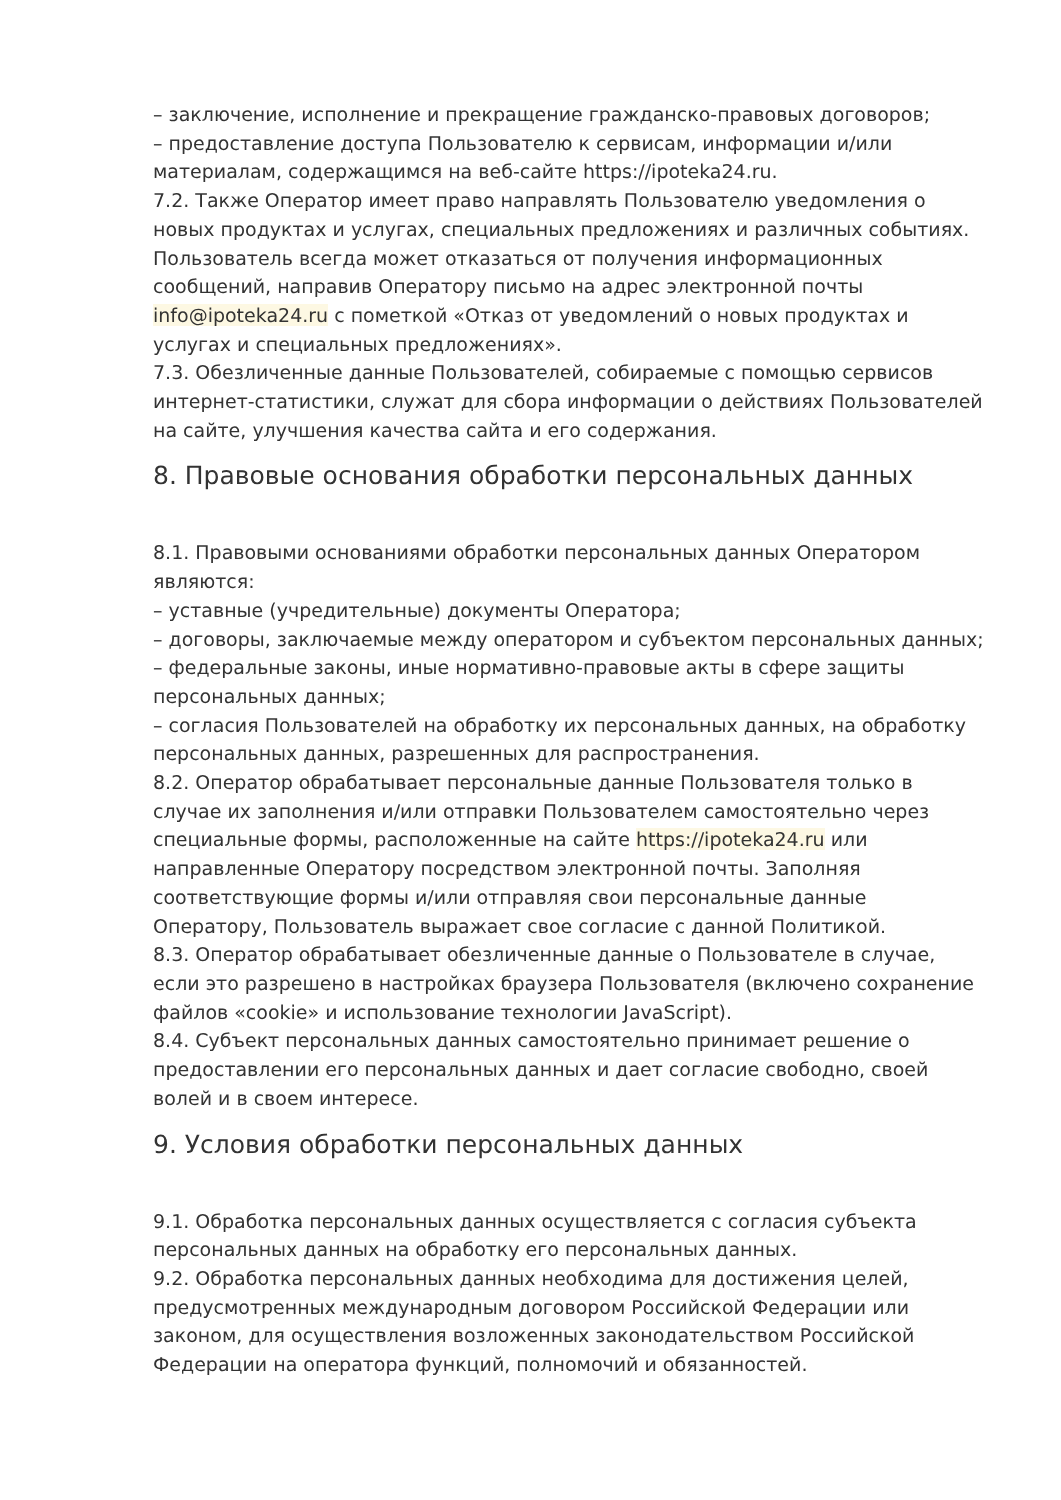– заключение, исполнение и прекращение гражданско-правовых договоров;
– предоставление доступа Пользователю к сервисам, информации и/или материалам, содержащимся на веб-сайте https://ipoteka24.ru.
7.2. Также Оператор имеет право направлять Пользователю уведомления о новых продуктах и услугах, специальных предложениях и различных событиях. Пользователь всегда может отказаться от получения информационных сообщений, направив Оператору письмо на адрес электронной почты info@ipoteka24.ru с пометкой «Отказ от уведомлений о новых продуктах и услугах и специальных предложениях».
7.3. Обезличенные данные Пользователей, собираемые с помощью сервисов интернет-статистики, служат для сбора информации о действиях Пользователей на сайте, улучшения качества сайта и его содержания.
8. Правовые основания обработки персональных данных
8.1. Правовыми основаниями обработки персональных данных Оператором являются:
– уставные (учредительные) документы Оператора;
– договоры, заключаемые между оператором и субъектом персональных данных;
– федеральные законы, иные нормативно-правовые акты в сфере защиты персональных данных;
– согласия Пользователей на обработку их персональных данных, на обработку персональных данных, разрешенных для распространения.
8.2. Оператор обрабатывает персональные данные Пользователя только в случае их заполнения и/или отправки Пользователем самостоятельно через специальные формы, расположенные на сайте https://ipoteka24.ru или направленные Оператору посредством электронной почты. Заполняя соответствующие формы и/или отправляя свои персональные данные Оператору, Пользователь выражает свое согласие с данной Политикой.
8.3. Оператор обрабатывает обезличенные данные о Пользователе в случае, если это разрешено в настройках браузера Пользователя (включено сохранение файлов «cookie» и использование технологии JavaScript).
8.4. Субъект персональных данных самостоятельно принимает решение о предоставлении его персональных данных и дает согласие свободно, своей волей и в своем интересе.
9. Условия обработки персональных данных
9.1. Обработка персональных данных осуществляется с согласия субъекта персональных данных на обработку его персональных данных.
9.2. Обработка персональных данных необходима для достижения целей, предусмотренных международным договором Российской Федерации или законом, для осуществления возложенных законодательством Российской Федерации на оператора функций, полномочий и обязанностей.